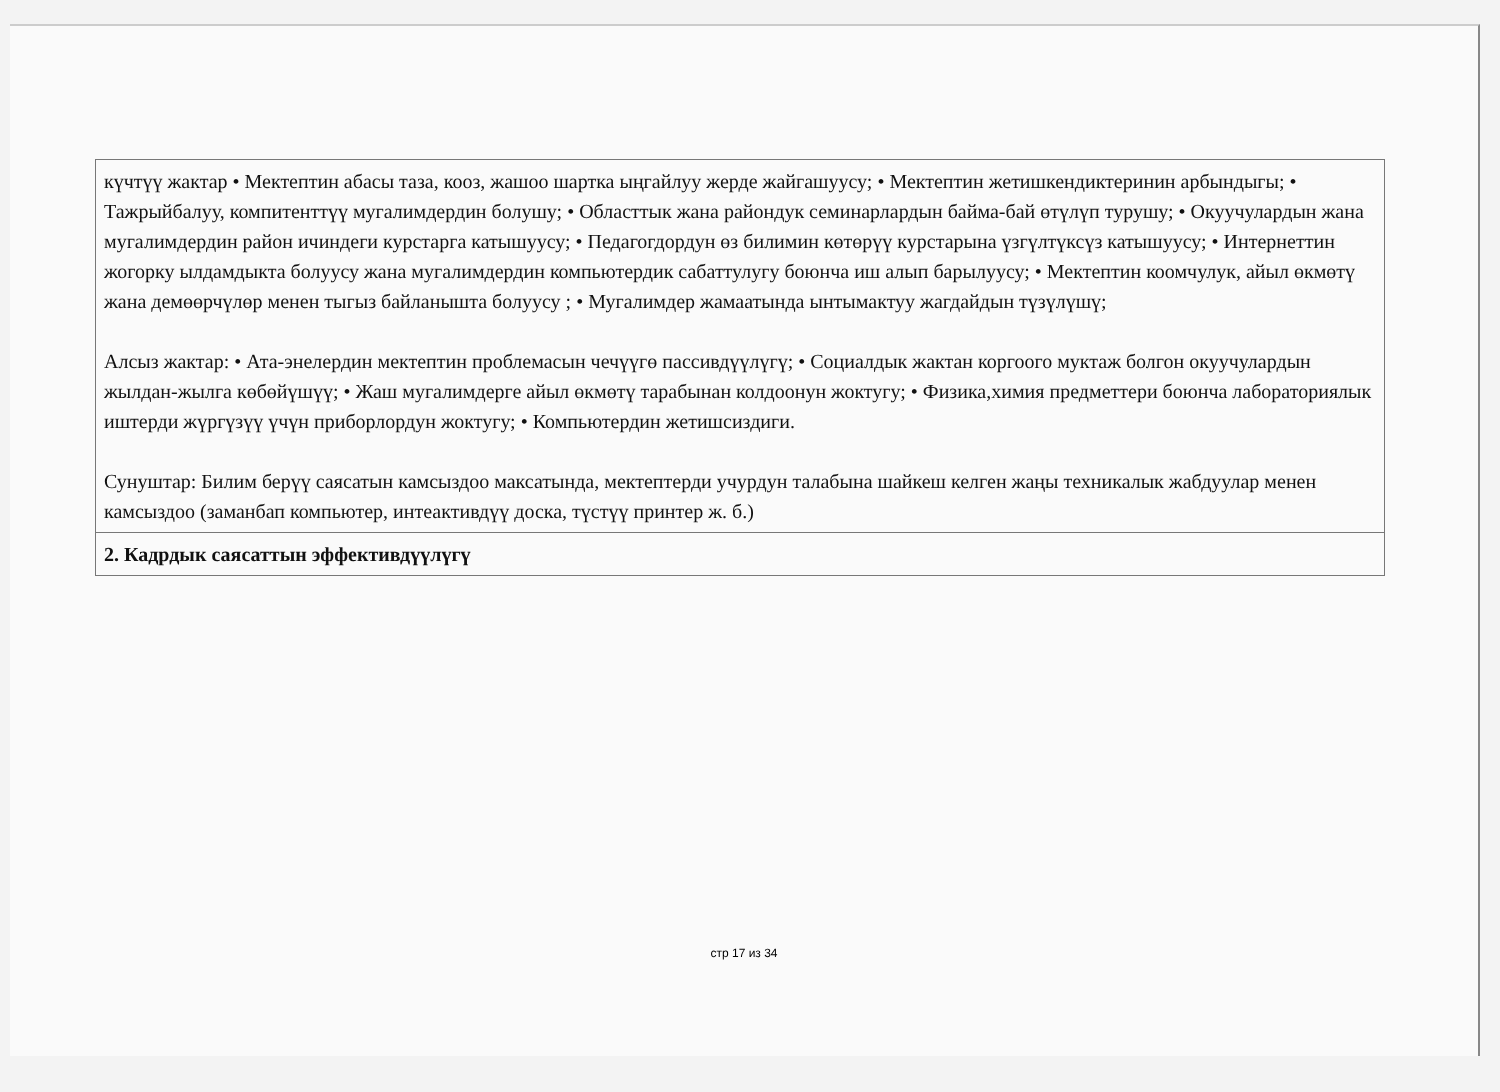| күчтүү жактар • Мектептин абасы таза, кооз, жашоо шартка ыңгайлуу жерде жайгашуусу; • Мектептин жетишкендиктеринин арбындыгы; • Тажрыйбалуу, компитенттүү мугалимдердин болушу; • Областтык жана райондук семинарлардын байма-бай өтүлүп турушу; • Окуучулардын жана мугалимдердин район ичиндеги курстарга катышуусу; • Педагогдордун өз билимин көтөрүү курстарына үзгүлтүксүз катышуусу; • Интернеттин жогорку ылдамдыкта болуусу жана мугалимдердин компьютердик сабаттулугу боюнча иш алып барылуусу; • Мектептин коомчулук, айыл өкмөтү жана демөөрчүлөр менен тыгыз байланышта болуусу ; • Мугалимдер жамаатында ынтымактуу жагдайдын түзүлүшү; Алсыз жактар: • Ата-энелердин мектептин проблемасын чечүүгө пассивдүүлүгү; • Социалдык жактан коргоого муктаж болгон окуучулардын жылдан-жылга көбөйүшүү; • Жаш мугалимдерге айыл өкмөтү тарабынан колдоонун жоктугу; • Физика,химия предметтери боюнча лабораториялык иштерди жүргүзүү үчүн приборлордун жоктугу; • Компьютердин жетишсиздиги. Сунуштар: Билим берүү саясатын камсыздоо максатында, мектептерди учурдун талабына шайкеш келген жаңы техникалык жабдуулар менен камсыздоо (заманбап компьютер, интеактивдүү доска, түстүү принтер ж. б.) |
| 2. Кадрдык саясаттын эффективдүүлүгү |
стр 17 из 34